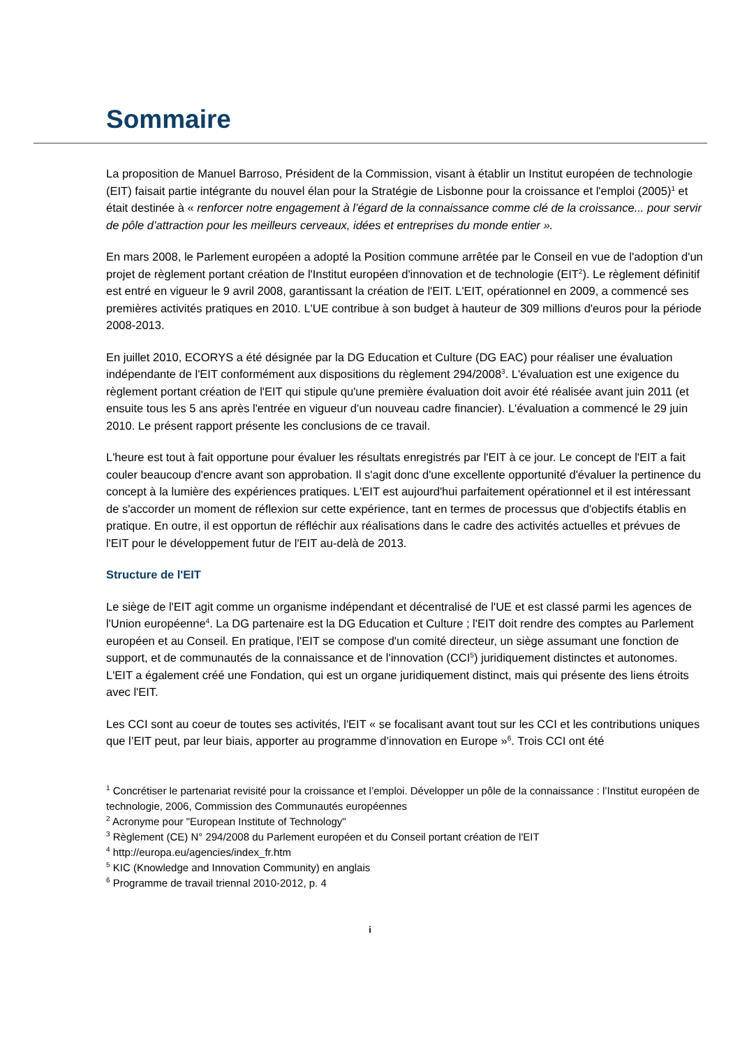Sommaire
La proposition de Manuel Barroso, Président de la Commission, visant à établir un Institut européen de technologie (EIT) faisait partie intégrante du nouvel élan pour la Stratégie de Lisbonne pour la croissance et l'emploi (2005)<sup>1</sup> et était destinée à « renforcer notre engagement à l’égard de la connaissance comme clé de la croissance... pour servir de pôle d’attraction pour les meilleurs cerveaux, idées et entreprises du monde entier ».
En mars 2008, le Parlement européen a adopté la Position commune arrêtée par le Conseil en vue de l'adoption d'un projet de règlement portant création de l'Institut européen d'innovation et de technologie (EIT<sup>2</sup>). Le règlement définitif est entré en vigueur le 9 avril 2008, garantissant la création de l'EIT. L'EIT, opérationnel en 2009, a commencé ses premières activités pratiques en 2010. L'UE contribue à son budget à hauteur de 309 millions d'euros pour la période 2008-2013.
En juillet 2010, ECORYS a été désignée par la DG Education et Culture (DG EAC) pour réaliser une évaluation indépendante de l'EIT conformément aux dispositions du règlement 294/2008<sup>3</sup>. L'évaluation est une exigence du règlement portant création de l'EIT qui stipule qu'une première évaluation doit avoir été réalisée avant juin 2011 (et ensuite tous les 5 ans après l'entrée en vigueur d'un nouveau cadre financier). L'évaluation a commencé le 29 juin 2010. Le présent rapport présente les conclusions de ce travail.
L'heure est tout à fait opportune pour évaluer les résultats enregistrés par l'EIT à ce jour. Le concept de l'EIT a fait couler beaucoup d'encre avant son approbation. Il s'agit donc d'une excellente opportunité d'évaluer la pertinence du concept à la lumière des expériences pratiques. L'EIT est aujourd'hui parfaitement opérationnel et il est intéressant de s'accorder un moment de réflexion sur cette expérience, tant en termes de processus que d'objectifs établis en pratique. En outre, il est opportun de réfléchir aux réalisations dans le cadre des activités actuelles et prévues de l'EIT pour le développement futur de l'EIT au-delà de 2013.
Structure de l'EIT
Le siège de l'EIT agit comme un organisme indépendant et décentralisé de l'UE et est classé parmi les agences de l'Union européenne<sup>4</sup>. La DG partenaire est la DG Education et Culture ; l'EIT doit rendre des comptes au Parlement européen et au Conseil. En pratique, l'EIT se compose d'un comité directeur, un siège assumant une fonction de support, et de communautés de la connaissance et de l'innovation (CCI<sup>5</sup>) juridiquement distinctes et autonomes. L'EIT a également créé une Fondation, qui est un organe juridiquement distinct, mais qui présente des liens étroits avec l'EIT.
Les CCI sont au coeur de toutes ses activités, l'EIT « se focalisant avant tout sur les CCI et les contributions uniques que l’EIT peut, par leur biais, apporter au programme d’innovation en Europe »<sup>6</sup>. Trois CCI ont été
<sup>1</sup> Concrétiser le partenariat revisité pour la croissance et l’emploi. Développer un pôle de la connaissance : l’Institut européen de technologie, 2006, Commission des Communautés européennes
<sup>2</sup> Acronyme pour "European Institute of Technology"
<sup>3</sup> Règlement (CE) N° 294/2008 du Parlement européen et du Conseil portant création de l'EIT
<sup>4</sup> http://europa.eu/agencies/index_fr.htm
<sup>5</sup> KIC (Knowledge and Innovation Community) en anglais
<sup>6</sup> Programme de travail triennal 2010-2012, p. 4
i